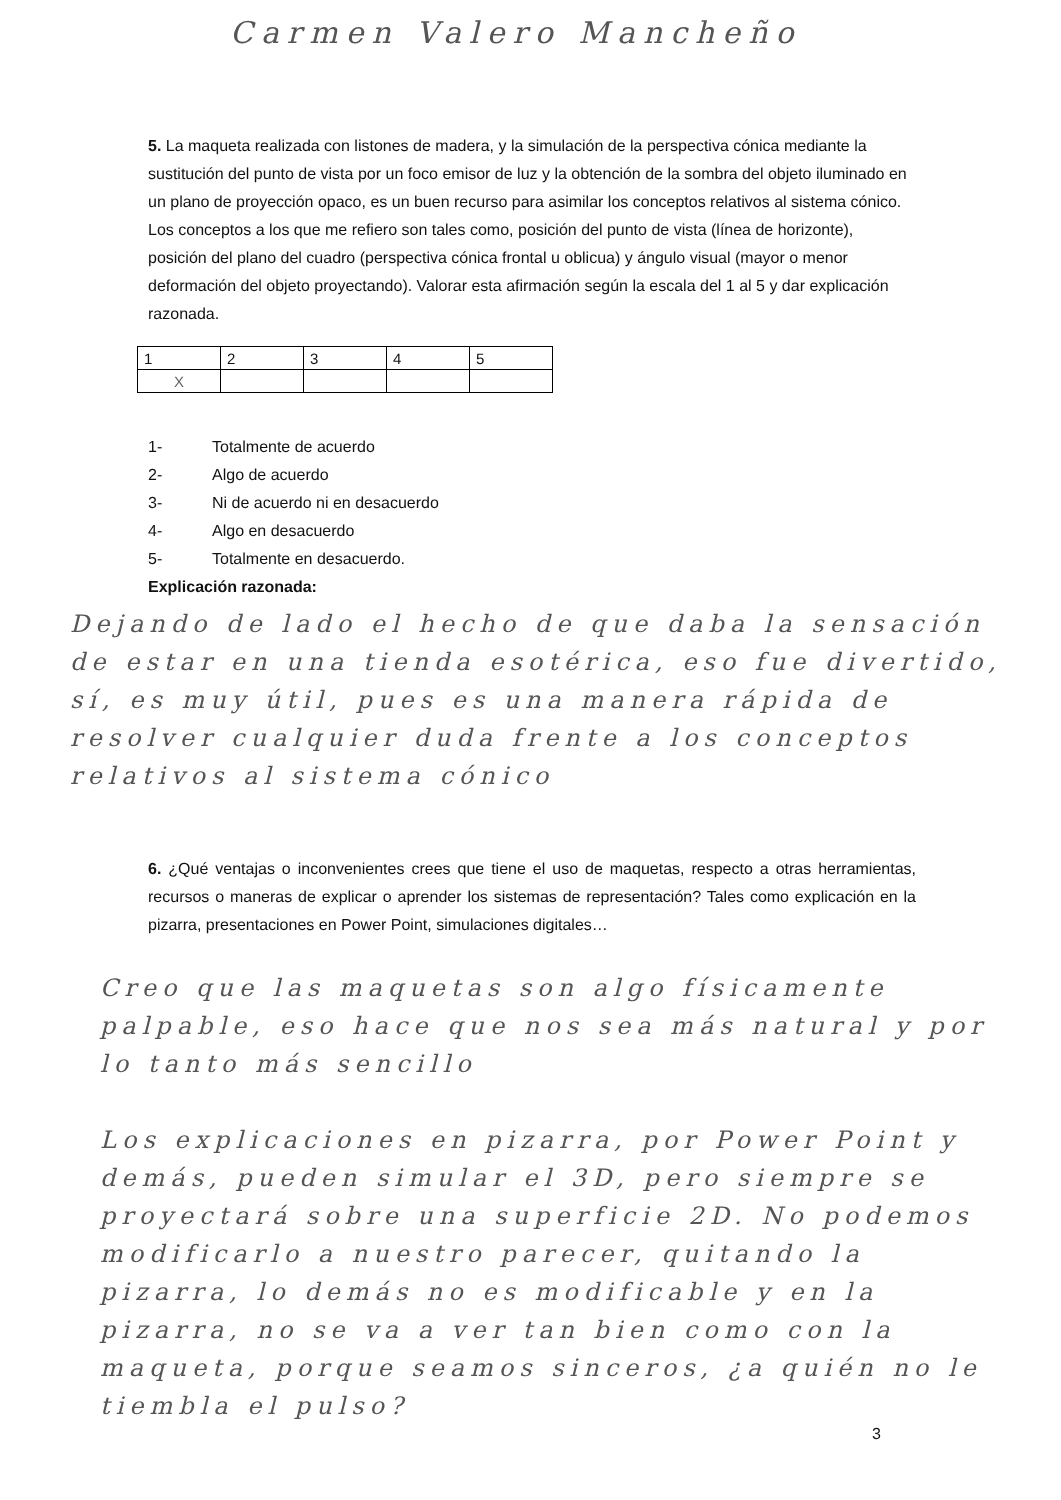Carmen Valero Mancheño
5. La maqueta realizada con listones de madera, y la simulación de la perspectiva cónica mediante la sustitución del punto de vista por un foco emisor de luz y la obtención de la sombra del objeto iluminado en un plano de proyección opaco, es un buen recurso para asimilar los conceptos relativos al sistema cónico. Los conceptos a los que me refiero son tales como, posición del punto de vista (línea de horizonte), posición del plano del cuadro (perspectiva cónica frontal u oblicua) y ángulo visual (mayor o menor deformación del objeto proyectando). Valorar esta afirmación según la escala del 1 al 5 y dar explicación razonada.
| 1 | 2 | 3 | 4 | 5 |
| X | | | | |
1- Totalmente de acuerdo
2- Algo de acuerdo
3- Ni de acuerdo ni en desacuerdo
4- Algo en desacuerdo
5- Totalmente en desacuerdo.
Explicación razonada:
Dejando de lado el hecho de que daba la sensación de estar en una tienda esotérica, eso fue divertido, sí, es muy útil, pues es una manera rápida de resolver cualquier duda frente a los conceptos relativos al sistema cónico
6. ¿Qué ventajas o inconvenientes crees que tiene el uso de maquetas, respecto a otras herramientas, recursos o maneras de explicar o aprender los sistemas de representación? Tales como explicación en la pizarra, presentaciones en Power Point, simulaciones digitales…
Creo que las maquetas son algo físicamente palpable, eso hace que nos sea más natural y por lo tanto más sencillo
Los explicaciones en pizarra, por Power Point y demás, pueden simular el 3D, pero siempre se proyectará sobre una superficie 2D. No podemos modificarlo a nuestro parecer, quitando la pizarra, lo demás no es modificable y en la pizarra, no se va a ver tan bien como con la maqueta, porque seamos sinceros, ¿a quién no le tiembla el pulso?
3